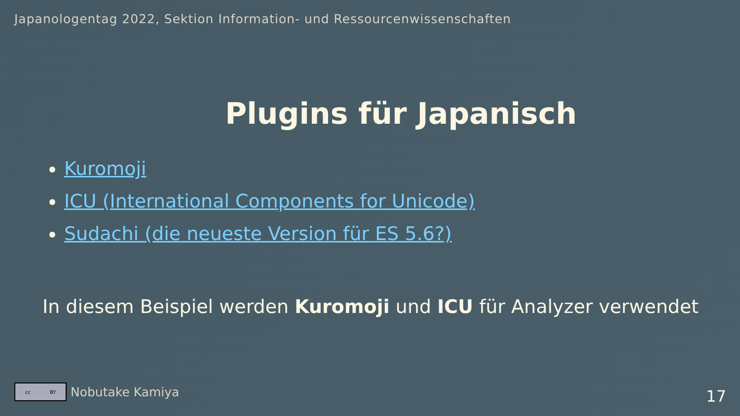Japanologentag 2022, Sektion Information- und Ressourcenwissenschaften
Plugins für Japanisch
Kuromoji
ICU (International Components for Unicode)
Sudachi (die neueste Version für ES 5.6?)
In diesem Beispiel werden Kuromoji und ICU für Analyzer verwendet
cc BY
Nobutake Kamiya
17